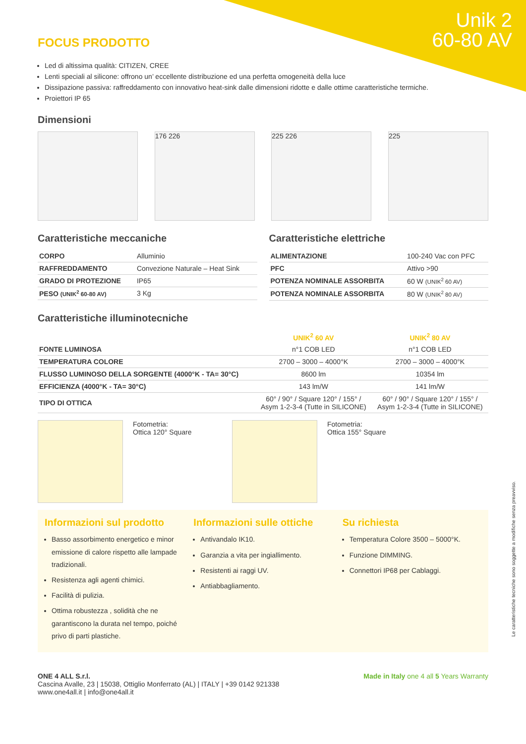Unik 2
60-80 AV
FOCUS PRODOTTO
Led di altissima qualità: CITIZEN, CREE
Lenti speciali al silicone: offrono un’ eccellente distribuzione ed una perfetta omogeneità della luce
Dissipazione passiva: raffreddamento con innovativo heat-sink dalle dimensioni ridotte e dalle ottime caratteristiche termiche.
Proiettori IP 65
Dimensioni
176 226 225 226 225
Caratteristiche meccaniche
| CORPO | Alluminio |
| RAFFREDDAMENTO | Convezione Naturale – Heat Sink |
| GRADO DI PROTEZIONE | IP65 |
| PESO (UNIK<sup>2</sup> 60-80 AV) | 3 Kg |
Caratteristiche elettriche
| ALIMENTAZIONE | 100-240 Vac con PFC |
| PFC | Attivo >90 |
| POTENZA NOMINALE ASSORBITA | 60 W (UNIK<sup>2</sup> 60 AV) |
| POTENZA NOMINALE ASSORBITA | 80 W (UNIK<sup>2</sup> 80 AV) |
Caratteristiche illuminotecniche
| | UNIK<sup>2</sup> 60 AV | UNIK<sup>2</sup> 80 AV |
| --- | --- | --- |
| FONTE LUMINOSA | n°1 COB LED | n°1 COB LED |
| TEMPERATURA COLORE | 2700 – 3000 – 4000°K | 2700 – 3000 – 4000°K |
| FLUSSO LUMINOSO DELLA SORGENTE (4000°K - TA= 30°C) | 8600 lm | 10354 lm |
| EFFICIENZA (4000°K - TA= 30°C) | 143 lm/W | 141 lm/W |
| TIPO DI OTTICA | 60° / 90° / Square 120° / 155° / Asym 1-2-3-4 (Tutte in SILICONE) | 60° / 90° / Square 120° / 155° / Asym 1-2-3-4 (Tutte in SILICONE) |
Fotometria:
Ottica 120° Square
Fotometria:
Ottica 155° Square
Informazioni sul prodotto
Basso assorbimento energetico e minor emissione di calore rispetto alle lampade tradizionali.
Resistenza agli agenti chimici.
Facilità di pulizia.
Ottima robustezza , solidità che ne garantiscono la durata nel tempo, poiché privo di parti plastiche.
Informazioni sulle ottiche
Antivandalo IK10.
Garanzia a vita per ingiallimento.
Resistenti ai raggi UV.
Antiabbagliamento.
Su richiesta
Temperatura Colore 3500 – 5000°K.
Funzione DIMMING.
Connettori IP68 per Cablaggi.
ONE 4 ALL S.r.l.
Cascina Avalle, 23 | 15038, Ottiglio Monferrato (AL) | ITALY | +39 0142 921338
www.one4all.it | info@one4all.it
Made in Italy one 4 all 5 Years Warranty
Le caratteristiche tecniche sono soggette a modifiche senza preavviso.